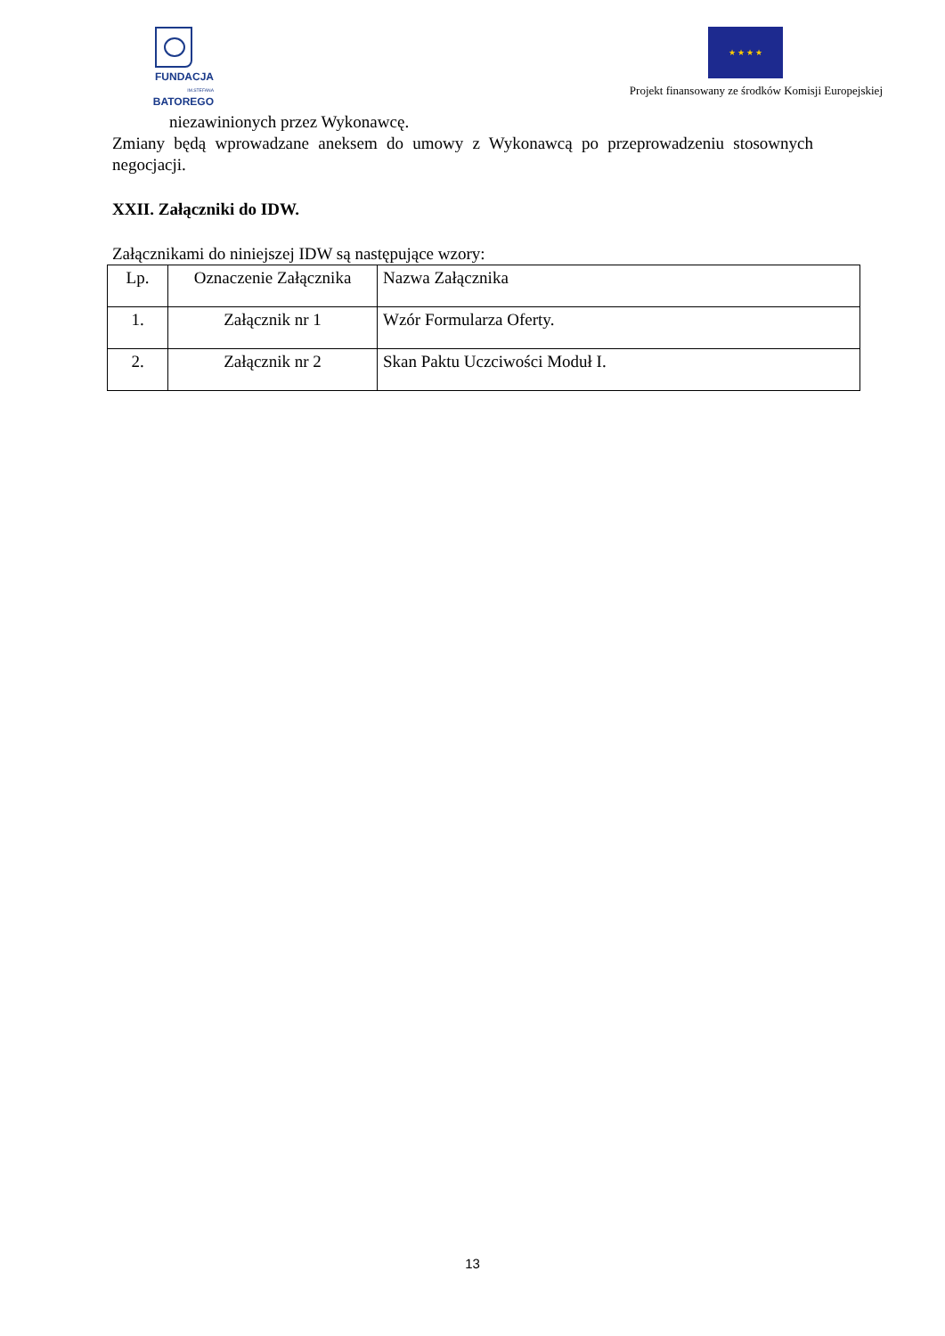FUNDACJA
IM.STEFANA BATOREGO
★ ★ ★ ★
Projekt finansowany ze środków Komisji Europejskiej
niezawinionych przez Wykonawcę.
Zmiany będą wprowadzane aneksem do umowy z Wykonawcą po przeprowadzeniu stosownych negocjacji.
XXII. Załączniki do IDW.
Załącznikami do niniejszej IDW są następujące wzory:
| Lp. | Oznaczenie Załącznika | Nazwa Załącznika |
| 1. | Załącznik nr 1 | Wzór Formularza Oferty. |
| 2. | Załącznik nr 2 | Skan Paktu Uczciwości Moduł I. |
13